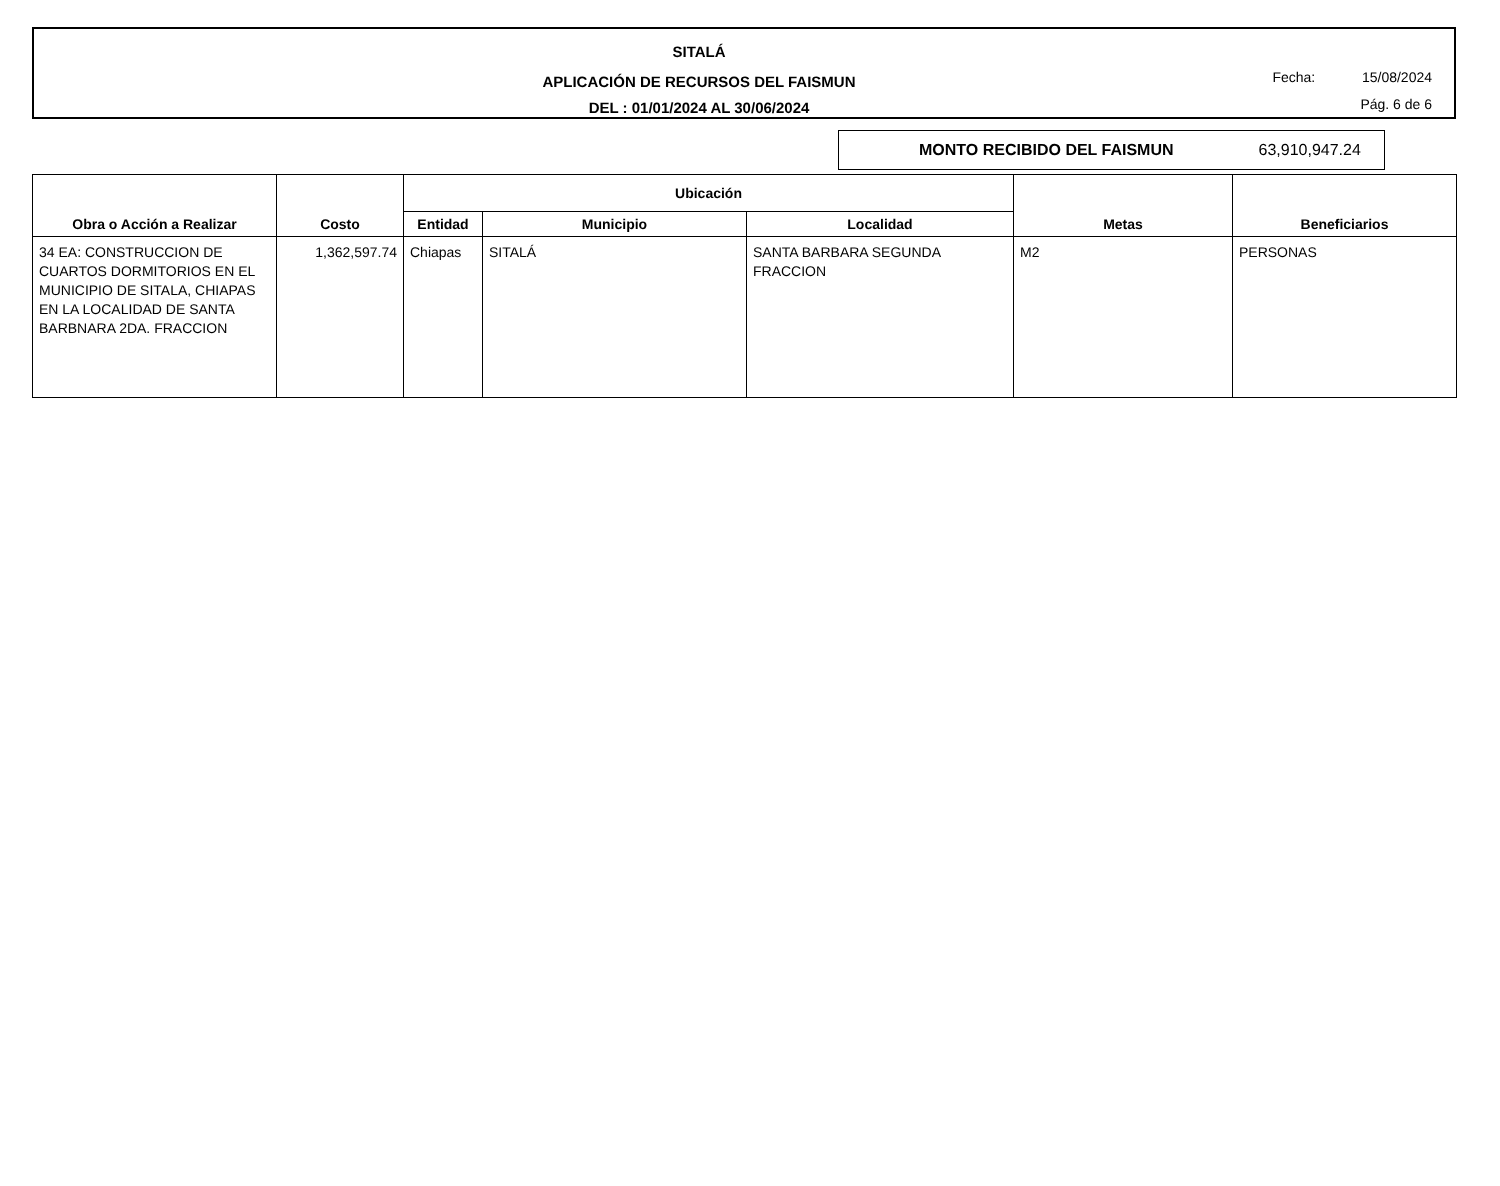SITALÁ
APLICACIÓN DE RECURSOS DEL FAISMUN
DEL : 01/01/2024 AL 30/06/2024
Fecha: 15/08/2024
Pág. 6 de 6
MONTO RECIBIDO DEL FAISMUN 63,910,947.24
| Obra o Acción a Realizar | Costo | Ubicación | | | Metas | Beneficiarios |
| --- | --- | --- | --- | --- | --- | --- |
| | | Entidad | Municipio | Localidad | | |
| 34 EA: CONSTRUCCION DE CUARTOS DORMITORIOS EN EL MUNICIPIO DE SITALA, CHIAPAS EN LA LOCALIDAD DE SANTA BARBNARA 2DA. FRACCION | 1,362,597.74 | Chiapas | SITALÁ | SANTA BARBARA SEGUNDA FRACCION | M2 | PERSONAS |